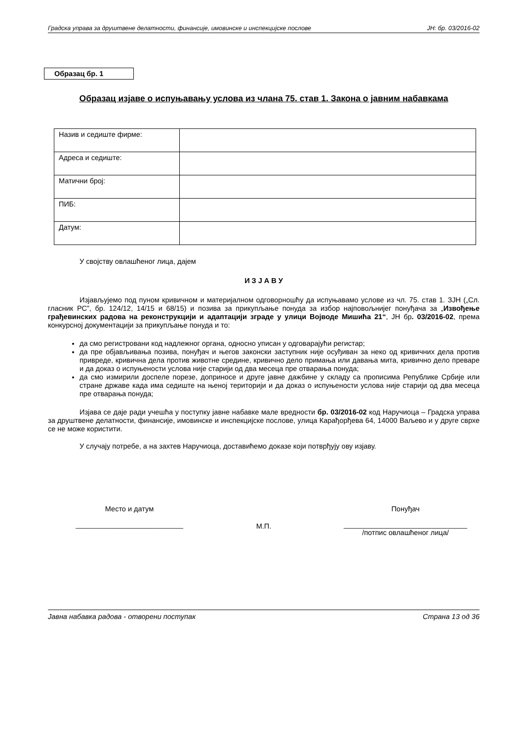Градска управа за друштвене делатности, финансије, имовинске и инспекцијске послове ЈН: бр. 03/2016-02
Образац бр. 1
Образац изјаве о испуњавању услова из члана 75. став 1. Закона о јавним набавкама
| Назив и седиште фирме: | |
| Адреса и седиште: | |
| Матични број: | |
| ПИБ: | |
| Датум: | |
У својству овлашћеног лица, дајем
И З Ј А В У
Изјављујемо под пуном кривичном и материјалном одговорношћу да испуњавамо услове из чл. 75. став 1. ЗЈН („Сл. гласник РС”, бр. 124/12, 14/15 и 68/15) и позива за прикупљање понуда за избор најповољнијег понуђача за „Извођење грађевинских радова на реконструкцији и адаптацији зграде у улици Војводе Мишића 21“, ЈН бр. 03/2016-02, према конкурсној документацији за прикупљање понуда и то:
да смо регистровани код надлежног органа, односно уписан у одговарајући регистар;
да пре објављивања позива, понуђач и његов законски заступник није осуђиван за неко од кривичних дела против привреде, кривична дела против животне средине, кривично дело примања или давања мита, кривично дело преваре и да доказ о испуњености услова није старији од два месеца пре отварања понуда;
да смо измирили доспеле порезе, доприносе и друге јавне дажбине у складу са прописима Републике Србије или стране државе када има седиште на њеној територији и да доказ о испуњености услова није старији од два месеца пре отварања понуда;
Изјава се даје ради учешћа у поступку јавне набавке мале вредности бр. 03/2016-02 код Наручиоца – Градска управа за друштвене делатности, финансије, имовинске и инспекцијске послове, улица Карађорђева 64, 14000 Ваљево и у друге сврхе се не може користити.
У случају потребе, а на захтев Наручиоца, доставићемо доказе који потврђују ову изјаву.
Место и датум
___________________________
М.П.
Понуђач
_______________________________
/потпис овлашћеног лица/
Јавна набавка радова - отворени поступак Страна 13 од 36